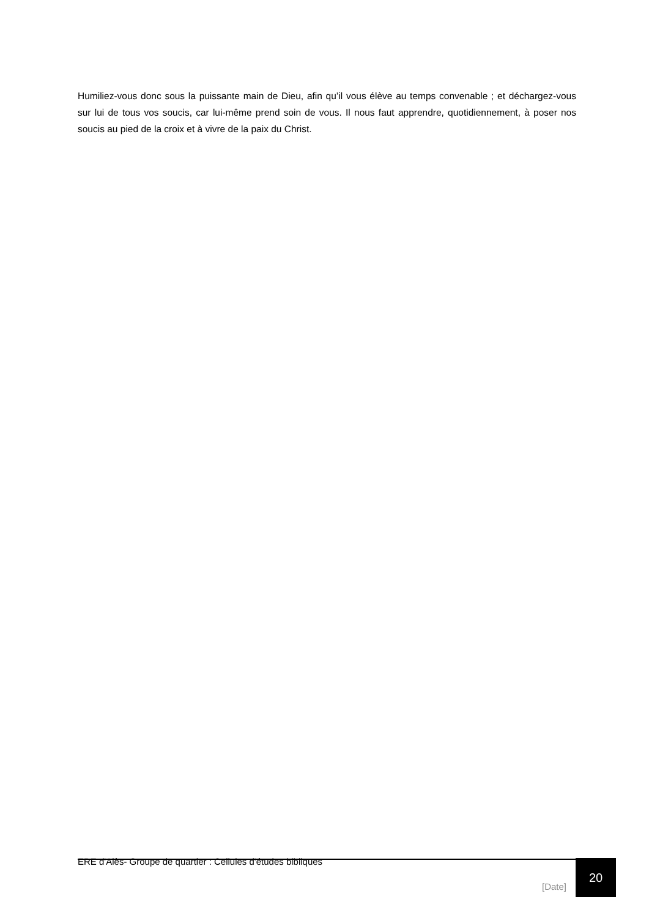Humiliez-vous donc sous la puissante main de Dieu, afin qu’il vous élève au temps convenable ; et déchargez-vous sur lui de tous vos soucis, car lui-même prend soin de vous. Il nous faut apprendre, quotidiennement, à poser nos soucis au pied de la croix et à vivre de la paix du Christ.
ERE d'Alès- Groupe de quartier : Cellules d'études bibliques
[Date] 20